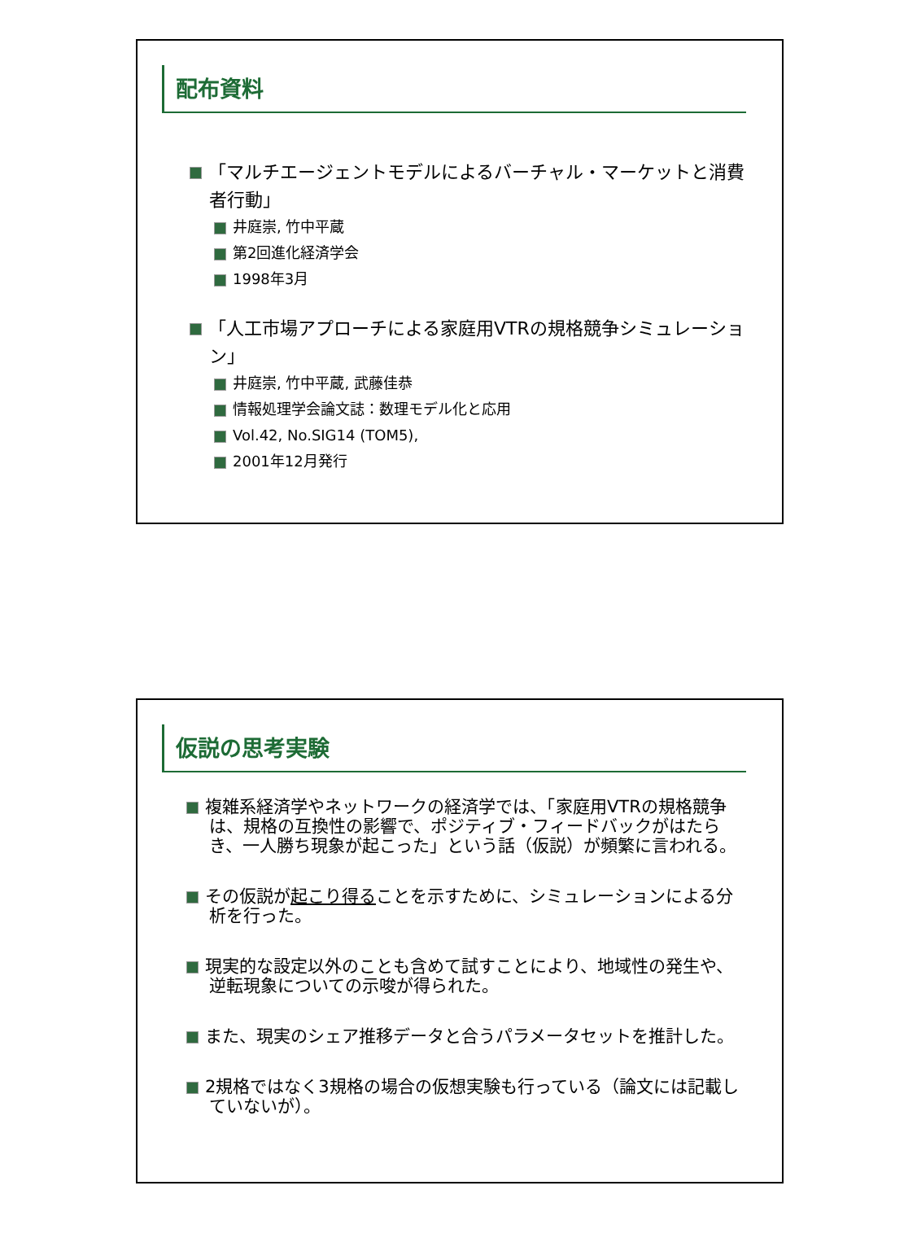配布資料
「マルチエージェントモデルによるバーチャル・マーケットと消費者行動」
井庭崇, 竹中平蔵
第2回進化経済学会
1998年3月
「人工市場アプローチによる家庭用VTRの規格競争シミュレーション」
井庭崇, 竹中平蔵, 武藤佳恭
情報処理学会論文誌：数理モデル化と応用
Vol.42, No.SIG14 (TOM5),
2001年12月発行
仮説の思考実験
複雑系経済学やネットワークの経済学では、「家庭用VTRの規格競争は、規格の互換性の影響で、ポジティブ・フィードバックがはたらき、一人勝ち現象が起こった」という話（仮説）が頻繁に言われる。
その仮説が起こり得ることを示すために、シミュレーションによる分析を行った。
現実的な設定以外のことも含めて試すことにより、地域性の発生や、逆転現象についての示唆が得られた。
また、現実のシェア推移データと合うパラメータセットを推計した。
2規格ではなく3規格の場合の仮想実験も行っている（論文には記載していないが）。